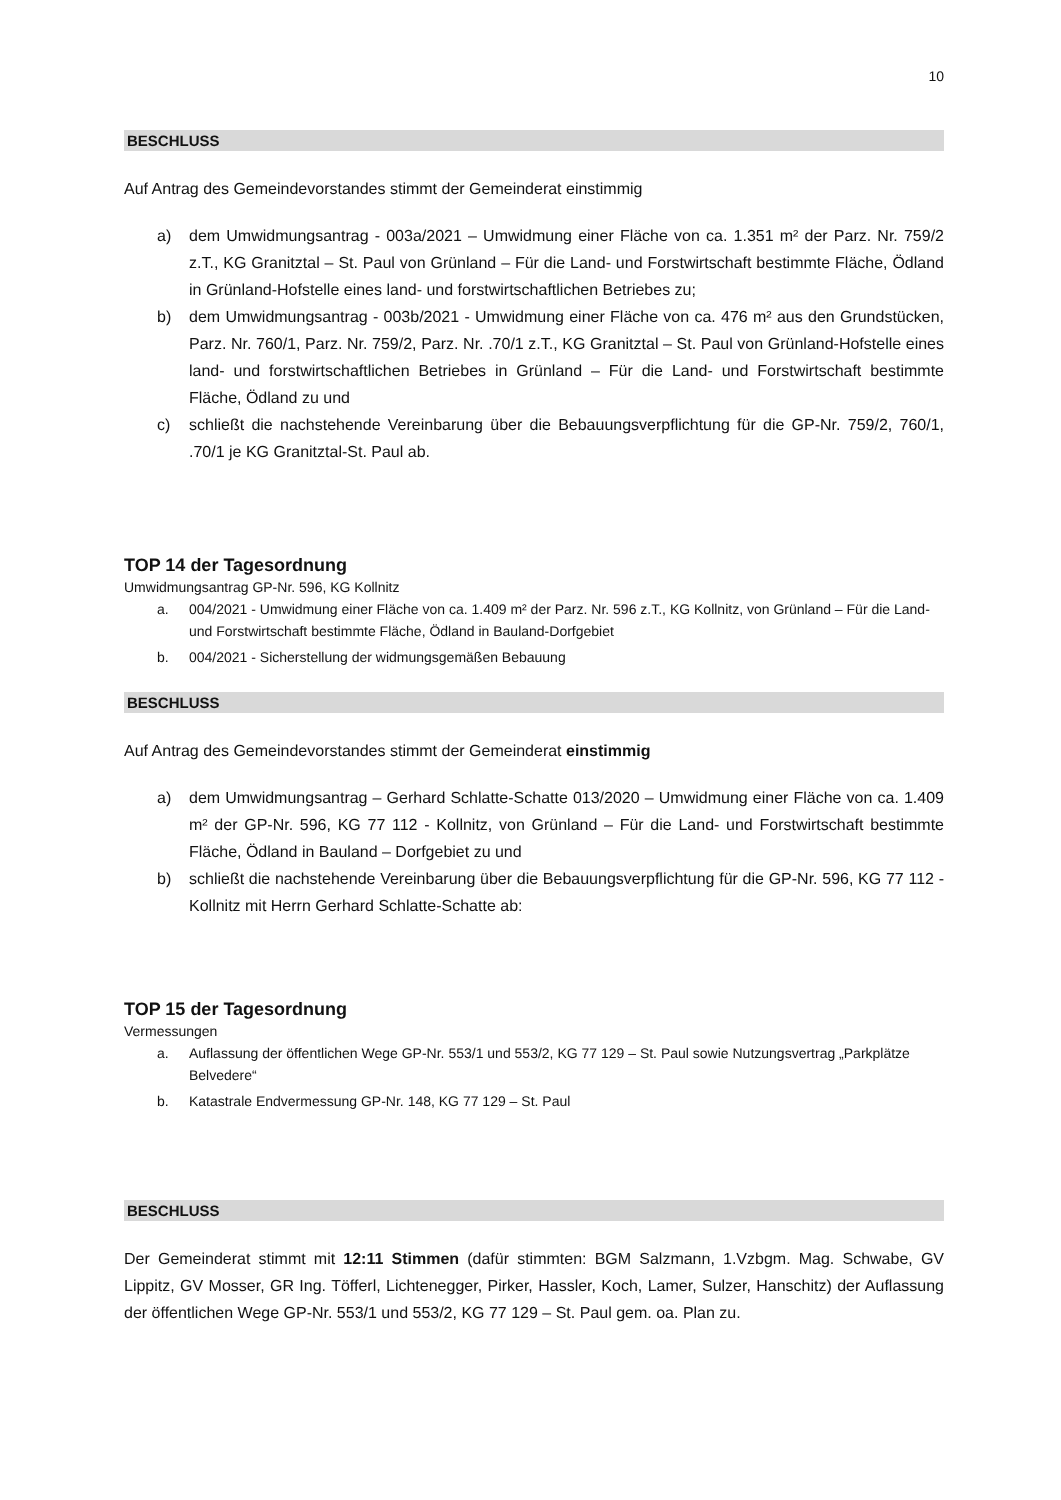10
BESCHLUSS
Auf Antrag des Gemeindevorstandes stimmt der Gemeinderat einstimmig
a) dem Umwidmungsantrag - 003a/2021 – Umwidmung einer Fläche von ca. 1.351 m² der Parz. Nr. 759/2 z.T., KG Granitztal – St. Paul von Grünland – Für die Land- und Forstwirtschaft bestimmte Fläche, Ödland in Grünland-Hofstelle eines land- und forstwirtschaftlichen Betriebes zu;
b) dem Umwidmungsantrag - 003b/2021 - Umwidmung einer Fläche von ca. 476 m² aus den Grundstücken, Parz. Nr. 760/1, Parz. Nr. 759/2, Parz. Nr. .70/1 z.T., KG Granitztal – St. Paul von Grünland-Hofstelle eines land- und forstwirtschaftlichen Betriebes in Grünland – Für die Land- und Forstwirtschaft bestimmte Fläche, Ödland zu und
c) schließt die nachstehende Vereinbarung über die Bebauungsverpflichtung für die GP-Nr. 759/2, 760/1, .70/1 je KG Granitztal-St. Paul ab.
TOP 14 der Tagesordnung
Umwidmungsantrag GP-Nr. 596, KG Kollnitz
a. 004/2021 - Umwidmung einer Fläche von ca. 1.409 m² der Parz. Nr. 596 z.T., KG Kollnitz, von Grünland – Für die Land- und Forstwirtschaft bestimmte Fläche, Ödland in Bauland-Dorfgebiet
b. 004/2021 - Sicherstellung der widmungsgemäßen Bebauung
BESCHLUSS
Auf Antrag des Gemeindevorstandes stimmt der Gemeinderat einstimmig
a) dem Umwidmungsantrag – Gerhard Schlatte-Schatte 013/2020 – Umwidmung einer Fläche von ca. 1.409 m² der GP-Nr. 596, KG 77 112 - Kollnitz, von Grünland – Für die Land- und Forstwirtschaft bestimmte Fläche, Ödland in Bauland – Dorfgebiet zu und
b) schließt die nachstehende Vereinbarung über die Bebauungsverpflichtung für die GP-Nr. 596, KG 77 112 - Kollnitz mit Herrn Gerhard Schlatte-Schatte ab:
TOP 15 der Tagesordnung
Vermessungen
a. Auflassung der öffentlichen Wege GP-Nr. 553/1 und 553/2, KG 77 129 – St. Paul sowie Nutzungsvertrag „Parkplätze Belvedere“
b. Katastrale Endvermessung GP-Nr. 148, KG 77 129 – St. Paul
BESCHLUSS
Der Gemeinderat stimmt mit 12:11 Stimmen (dafür stimmten: BGM Salzmann, 1.Vzbgm. Mag. Schwabe, GV Lippitz, GV Mosser, GR Ing. Töfferl, Lichtenegger, Pirker, Hassler, Koch, Lamer, Sulzer, Hanschitz) der Auflassung der öffentlichen Wege GP-Nr. 553/1 und 553/2, KG 77 129 – St. Paul gem. oa. Plan zu.